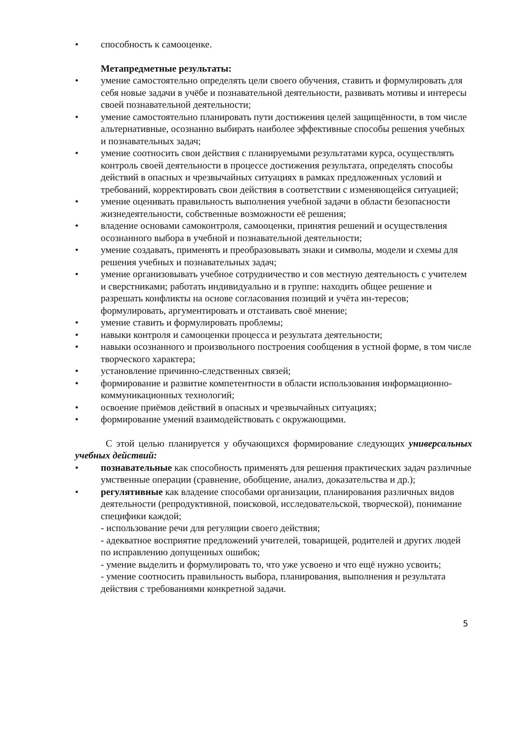• способность к самооценке.
Метапредметные результаты:
• умение самостоятельно определять цели своего обучения, ставить и формулировать для себя новые задачи в учёбе и познавательной деятельности, развивать мотивы и интересы своей познавательной деятельности;
• умение самостоятельно планировать пути достижения целей защищённости, в том числе альтернативные, осознанно выбирать наиболее эффективные способы решения учебных и познавательных задач;
• умение соотносить свои действия с планируемыми результатами курса, осуществлять контроль своей деятельности в процессе достижения результата, определять способы действий в опасных и чрезвычайных ситуациях в рамках предложенных условий и требований, корректировать свои действия в соответствии с изменяющейся ситуацией;
• умение оценивать правильность выполнения учебной задачи в области безопасности жизнедеятельности, собственные возможности её решения;
• владение основами самоконтроля, самооценки, принятия решений и осуществления осознанного выбора в учебной и познавательной деятельности;
• умение создавать, применять и преобразовывать знаки и символы, модели и схемы для решения учебных и познавательных задач;
• умение организовывать учебное сотрудничество и сов местную деятельность с учителем и сверстниками; работать индивидуально и в группе: находить общее решение и разрешать конфликты на основе согласования позиций и учёта ин-тересов; формулировать, аргументировать и отстаивать своё мнение;
• умение ставить и формулировать проблемы;
• навыки контроля и самооценки процесса и результата деятельности;
• навыки осознанного и произвольного построения сообщения в устной форме, в том числе творческого характера;
• установление причинно-следственных связей;
• формирование и развитие компетентности в области использования информационно-коммуникационных технологий;
• освоение приёмов действий в опасных и чрезвычайных ситуациях;
• формирование умений взаимодействовать с окружающими.
С этой целью планируется у обучающихся формирование следующих универсальных учебных действий:
• познавательные как способность применять для решения практических задач различные умственные операции (сравнение, обобщение, анализ, доказательства и др.);
• регулятивные как владение способами организации, планирования различных видов деятельности (репродуктивной, поисковой, исследовательской, творческой), понимание специфики каждой;
- использование речи для регуляции своего действия;
- адекватное восприятие предложений учителей, товарищей, родителей и других людей по исправлению допущенных ошибок;
- умение выделить и формулировать то, что уже усвоено и что ещё нужно усвоить;
- умение соотносить правильность выбора, планирования, выполнения и результата действия с требованиями конкретной задачи.
5